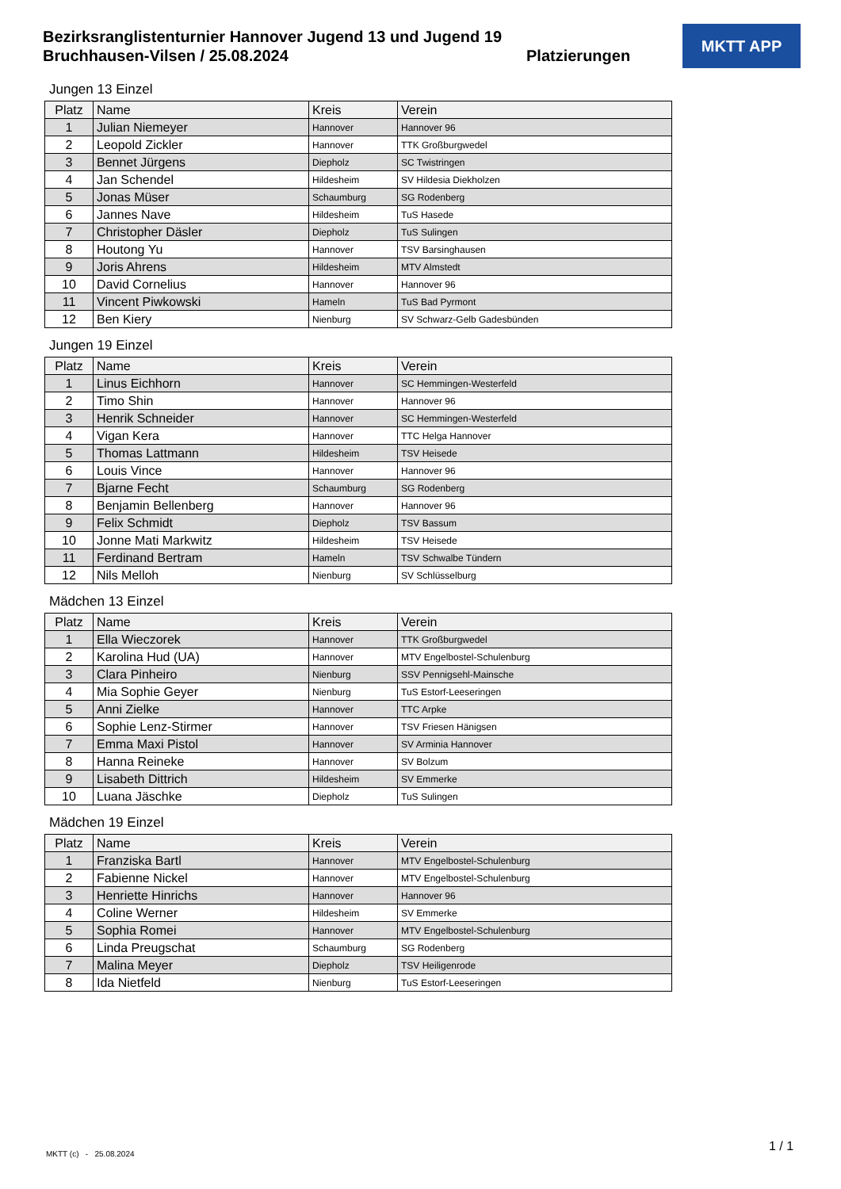Bezirksranglistenturnier Hannover Jugend 13 und Jugend 19
Bruchhausen-Vilsen / 25.08.2024
Platzierungen
MKTT APP
Jungen 13 Einzel
| Platz | Name | Kreis | Verein |
| --- | --- | --- | --- |
| 1 | Julian Niemeyer | Hannover | Hannover 96 |
| 2 | Leopold Zickler | Hannover | TTK Großburgwedel |
| 3 | Bennet Jürgens | Diepholz | SC Twistringen |
| 4 | Jan Schendel | Hildesheim | SV Hildesia Diekholzen |
| 5 | Jonas Müser | Schaumburg | SG Rodenberg |
| 6 | Jannes Nave | Hildesheim | TuS Hasede |
| 7 | Christopher Däsler | Diepholz | TuS Sulingen |
| 8 | Houtong Yu | Hannover | TSV Barsinghausen |
| 9 | Joris Ahrens | Hildesheim | MTV Almstedt |
| 10 | David Cornelius | Hannover | Hannover 96 |
| 11 | Vincent Piwkowski | Hameln | TuS Bad Pyrmont |
| 12 | Ben Kiery | Nienburg | SV Schwarz-Gelb Gadesbünden |
Jungen 19 Einzel
| Platz | Name | Kreis | Verein |
| --- | --- | --- | --- |
| 1 | Linus Eichhorn | Hannover | SC Hemmingen-Westerfeld |
| 2 | Timo Shin | Hannover | Hannover 96 |
| 3 | Henrik Schneider | Hannover | SC Hemmingen-Westerfeld |
| 4 | Vigan Kera | Hannover | TTC Helga Hannover |
| 5 | Thomas Lattmann | Hildesheim | TSV Heisede |
| 6 | Louis Vince | Hannover | Hannover 96 |
| 7 | Bjarne Fecht | Schaumburg | SG Rodenberg |
| 8 | Benjamin Bellenberg | Hannover | Hannover 96 |
| 9 | Felix Schmidt | Diepholz | TSV Bassum |
| 10 | Jonne Mati Markwitz | Hildesheim | TSV Heisede |
| 11 | Ferdinand Bertram | Hameln | TSV Schwalbe Tündern |
| 12 | Nils Melloh | Nienburg | SV Schlüsselburg |
Mädchen 13 Einzel
| Platz | Name | Kreis | Verein |
| --- | --- | --- | --- |
| 1 | Ella Wieczorek | Hannover | TTK Großburgwedel |
| 2 | Karolina Hud (UA) | Hannover | MTV Engelbostel-Schulenburg |
| 3 | Clara Pinheiro | Nienburg | SSV Pennigsehl-Mainsche |
| 4 | Mia Sophie Geyer | Nienburg | TuS Estorf-Leeseringen |
| 5 | Anni Zielke | Hannover | TTC Arpke |
| 6 | Sophie Lenz-Stirmer | Hannover | TSV Friesen Hänigsen |
| 7 | Emma Maxi Pistol | Hannover | SV Arminia Hannover |
| 8 | Hanna Reineke | Hannover | SV Bolzum |
| 9 | Lisabeth Dittrich | Hildesheim | SV Emmerke |
| 10 | Luana Jäschke | Diepholz | TuS Sulingen |
Mädchen 19 Einzel
| Platz | Name | Kreis | Verein |
| --- | --- | --- | --- |
| 1 | Franziska Bartl | Hannover | MTV Engelbostel-Schulenburg |
| 2 | Fabienne Nickel | Hannover | MTV Engelbostel-Schulenburg |
| 3 | Henriette Hinrichs | Hannover | Hannover 96 |
| 4 | Coline Werner | Hildesheim | SV Emmerke |
| 5 | Sophia Romei | Hannover | MTV Engelbostel-Schulenburg |
| 6 | Linda Preugschat | Schaumburg | SG Rodenberg |
| 7 | Malina Meyer | Diepholz | TSV Heiligenrode |
| 8 | Ida Nietfeld | Nienburg | TuS Estorf-Leeseringen |
MKTT (c) - 25.08.2024 1 / 1